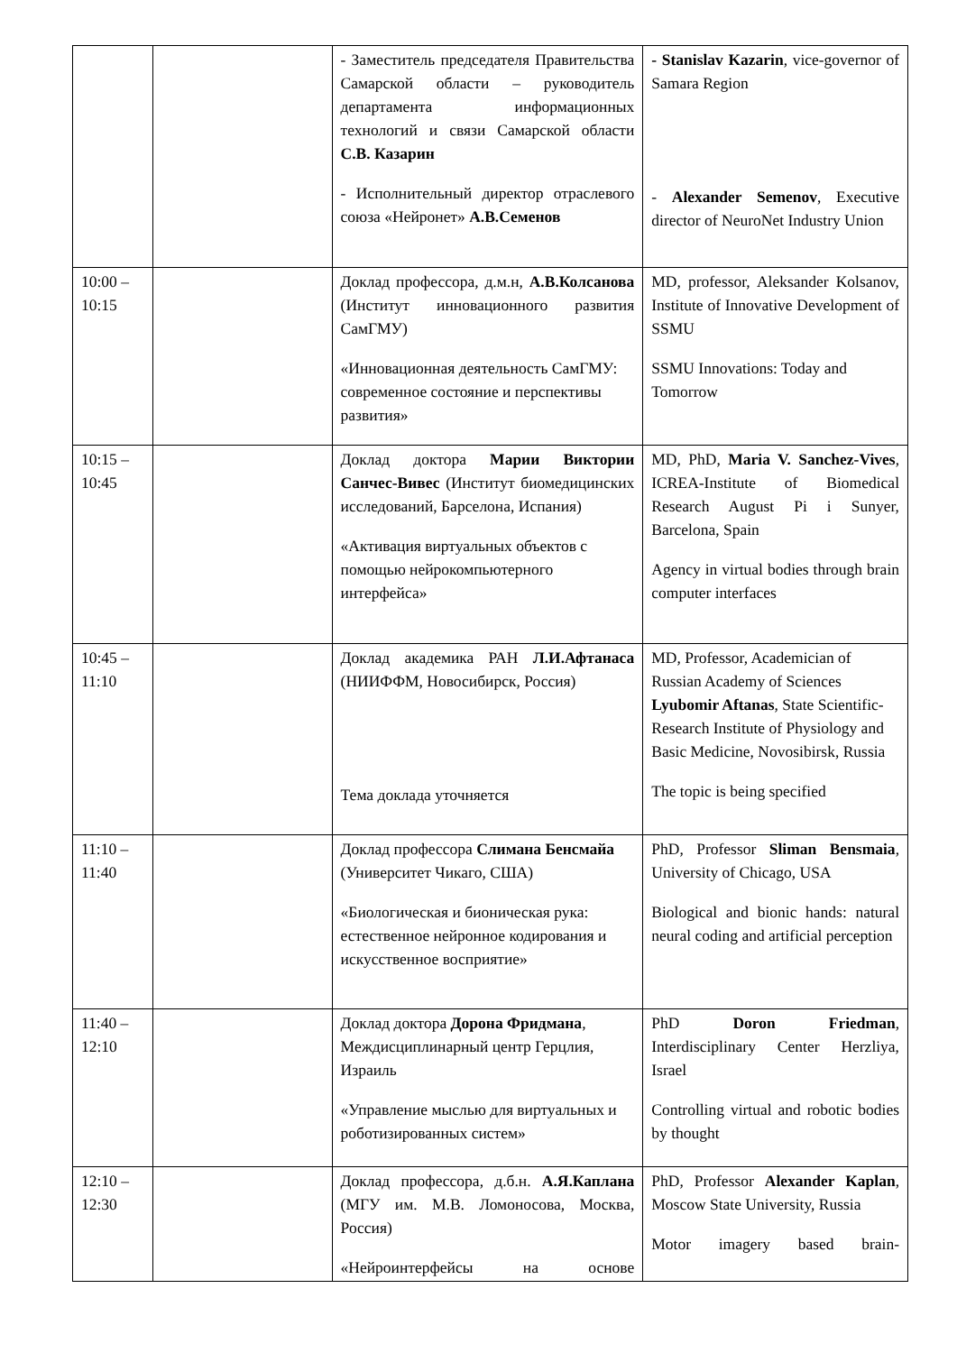| | | - Заместитель председателя Правительства Самарской области – руководитель департамента информационных технологий и связи Самарской области С.В. Казарин - Исполнительный директор отраслевого союза «Нейронет» А.В.Семенов | - Stanislav Kazarin , vice-governor of Samara Region - Alexander Semenov , Executive director of NeuroNet Industry Union |
| 10:00 – 10:15 | | Доклад профессора, д.м.н, А.В.Колсанова (Институт инновационного развития СамГМУ) «Инновационная деятельность СамГМУ: современное состояние и перспективы развития» | MD, professor, Aleksander Kolsanov, Institute of Innovative Development of SSMU SSMU Innovations: Today and Tomorrow |
| 10:15 – 10:45 | | Доклад доктора Марии Виктории Санчес-Вивес (Институт биомедицинских исследований, Барселона, Испания) «Активация виртуальных объектов с помощью нейрокомпьютерного интерфейса» | MD, PhD, Maria V. Sanchez-Vives , ICREA-Institute of Biomedical Research August Pi i Sunyer, Barcelona, Spain Agency in virtual bodies through brain computer interfaces |
| 10:45 – 11:10 | | Доклад академика РАН Л.И.Афтанаса (НИИФФМ, Новосибирск, Россия) Тема доклада уточняется | MD, Professor, Academician of Russian Academy of Sciences Lyubomir Aftanas , State Scientific-Research Institute of Physiology and Basic Medicine, Novosibirsk, Russia The topic is being specified |
| 11:10 – 11:40 | | Доклад профессора Слимана Бенсмайа (Университет Чикаго, США) «Биологическая и бионическая рука: естественное нейронное кодирования и искусственное восприятие» | PhD, Professor Sliman Bensmaia , University of Chicago, USA Biological and bionic hands: natural neural coding and artificial perception |
| 11:40 – 12:10 | | Доклад доктора Дорона Фридмана , Междисциплинарный центр Герцлия, Израиль «Управление мыслью для виртуальных и роботизированных систем» | PhD Doron Friedman , Interdisciplinary Center Herzliya, Israel Controlling virtual and robotic bodies by thought |
| 12:10 – 12:30 | | Доклад профессора, д.б.н. А.Я.Каплана (МГУ им. М.В. Ломоносова, Москва, Россия) «Нейроинтерфейсы на основе | PhD, Professor Alexander Kaplan , Moscow State University, Russia Motor imagery based brain- |